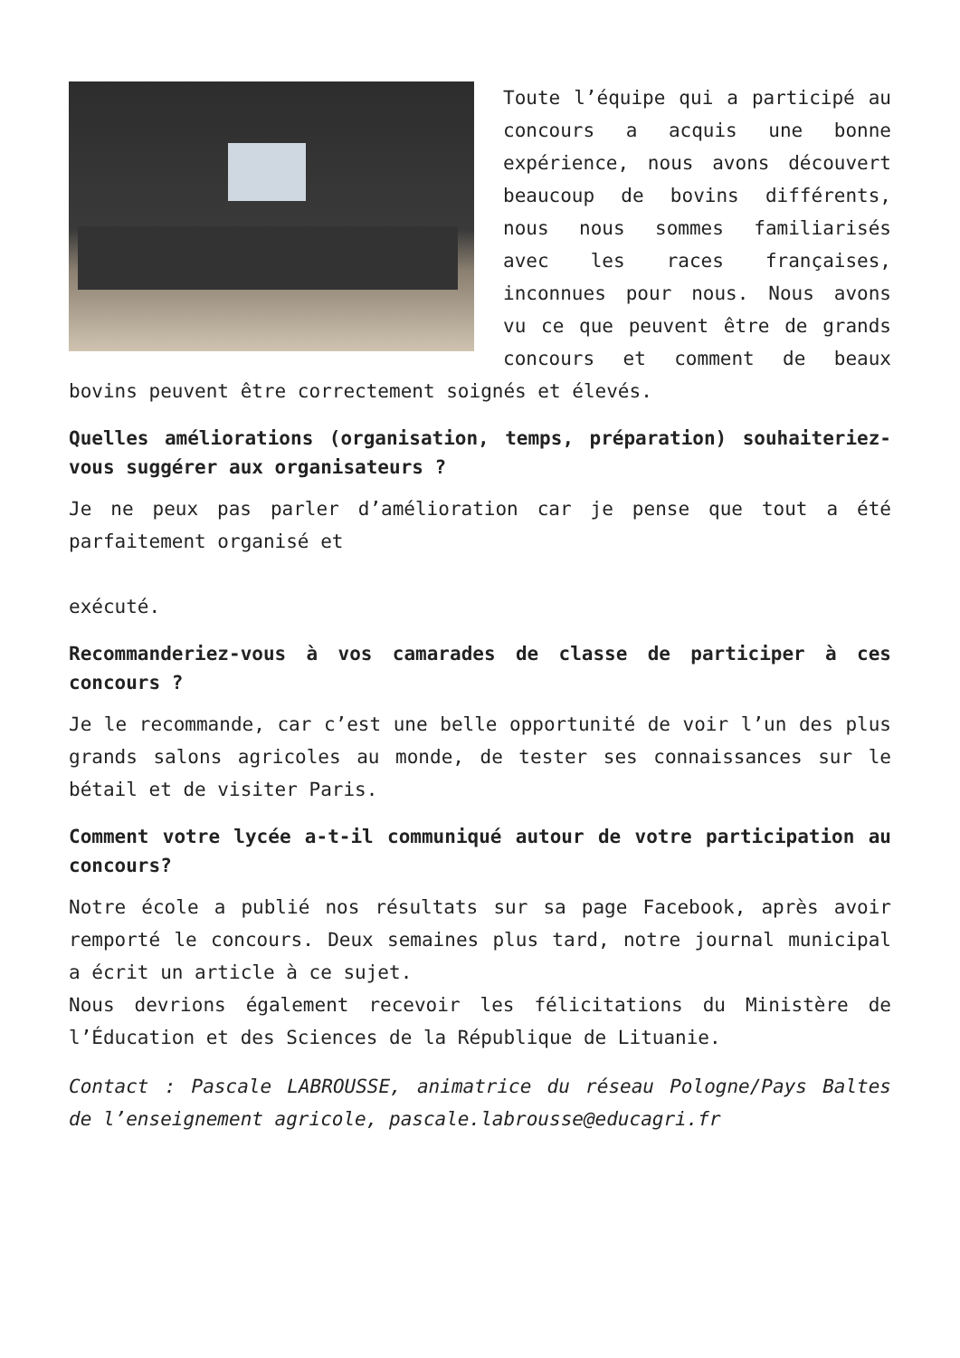Toute l’équipe qui a participé au concours a acquis une bonne expérience, nous avons découvert beaucoup de bovins différents, nous nous sommes familiarisés avec les races françaises, inconnues pour nous. Nous avons vu ce que peuvent être de grands concours et comment de beaux bovins peuvent être correctement soignés et élevés.
Quelles améliorations (organisation, temps, préparation) souhaiteriez-vous suggérer aux organisateurs ?
Je ne peux pas parler d’amélioration car je pense que tout a été parfaitement organisé et
exécuté.
Recommanderiez-vous à vos camarades de classe de participer à ces concours ?
Je le recommande, car c’est une belle opportunité de voir l’un des plus grands salons agricoles au monde, de tester ses connaissances sur le bétail et de visiter Paris.
Comment votre lycée a-t-il communiqué autour de votre participation au concours?
Notre école a publié nos résultats sur sa page Facebook, après avoir remporté le concours. Deux semaines plus tard, notre journal municipal a écrit un article à ce sujet.
Nous devrions également recevoir les félicitations du Ministère de l’Éducation et des Sciences de la République de Lituanie.
Contact : Pascale LABROUSSE, animatrice du réseau Pologne/Pays Baltes de l’enseignement agricole, pascale.labrousse@educagri.fr